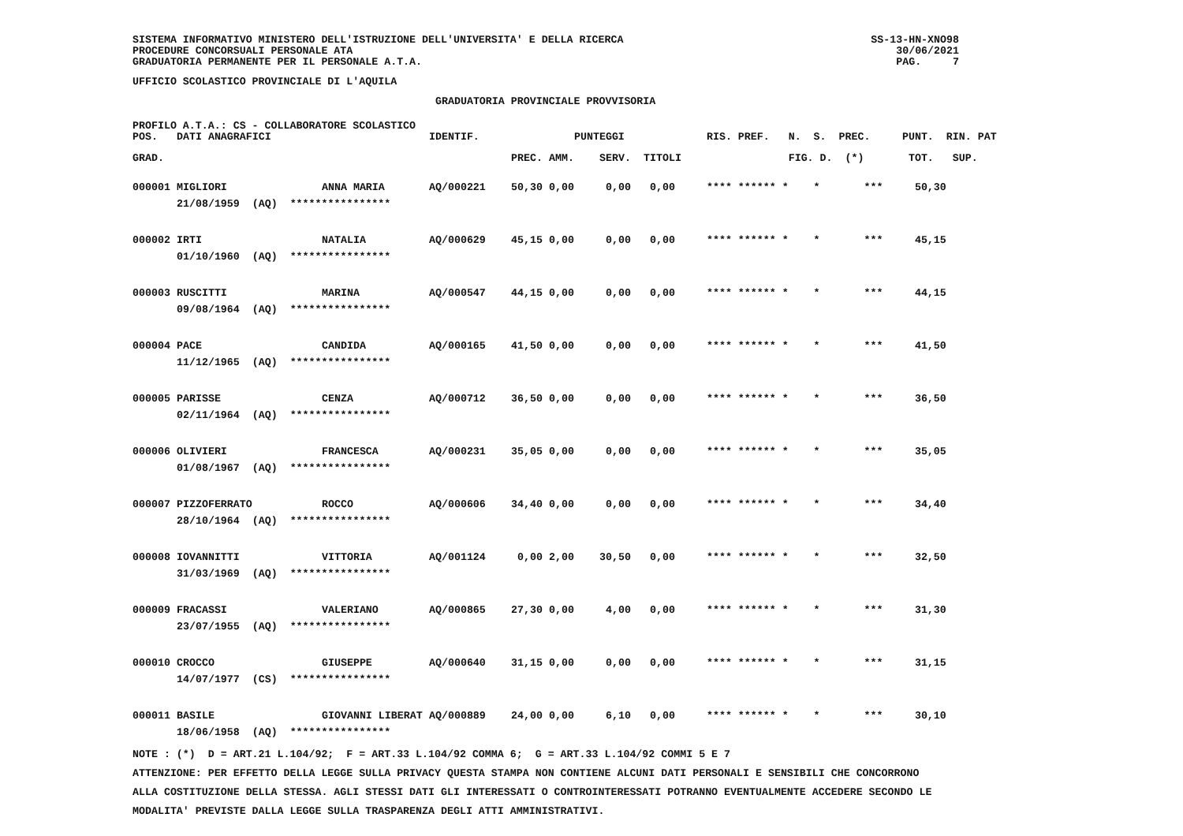SISTEMA INFORMATIVO MINISTERO DELL'ISTRUZIONE DELL'UNIVERSITA' E DELLA RICERCA PROCEDURE CONCORSUALI PERSONALE ATA GRADUATORIA PERMANENTE PER IL PERSONALE A.T.A.
SS-13-HN-XNO98 30/06/2021 PAG. 7
UFFICIO SCOLASTICO PROVINCIALE DI L'AQUILA
GRADUATORIA PROVINCIALE PROVVISORIA
PROFILO A.T.A.: CS - COLLABORATORE SCOLASTICO
| POS. | DATI ANAGRAFICI | | IDENTIF. | PUNTEGGI | | | | RIS. PREF. N. S. PREC. | PUNT. RIN. PAT |
| --- | --- | --- | --- | --- | --- | --- | --- | --- | --- |
| GRAD. | | | | PREC. | AMM. | SERV. | TITOLI | FIG. D. (*) | TOT. SUP. |
| 000001 | MIGLIORI | ANNA MARIA | AQ/000221 | 50,30 | 0,00 | 0,00 | 0,00 | **** ****** * * *** | 50,30 |
| | 21/08/1959 (AQ) **************** | | | | | | | | |
| 000002 | IRTI | NATALIA | AQ/000629 | 45,15 | 0,00 | 0,00 | 0,00 | **** ****** * * *** | 45,15 |
| | 01/10/1960 (AQ) **************** | | | | | | | | |
| 000003 | RUSCITTI | MARINA | AQ/000547 | 44,15 | 0,00 | 0,00 | 0,00 | **** ****** * * *** | 44,15 |
| | 09/08/1964 (AQ) **************** | | | | | | | | |
| 000004 | PACE | CANDIDA | AQ/000165 | 41,50 | 0,00 | 0,00 | 0,00 | **** ****** * * *** | 41,50 |
| | 11/12/1965 (AQ) **************** | | | | | | | | |
| 000005 | PARISSE | CENZA | AQ/000712 | 36,50 | 0,00 | 0,00 | 0,00 | **** ****** * * *** | 36,50 |
| | 02/11/1964 (AQ) **************** | | | | | | | | |
| 000006 | OLIVIERI | FRANCESCA | AQ/000231 | 35,05 | 0,00 | 0,00 | 0,00 | **** ****** * * *** | 35,05 |
| | 01/08/1967 (AQ) **************** | | | | | | | | |
| 000007 | PIZZOFERRATO | ROCCO | AQ/000606 | 34,40 | 0,00 | 0,00 | 0,00 | **** ****** * * *** | 34,40 |
| | 28/10/1964 (AQ) **************** | | | | | | | | |
| 000008 | IOVANNITTI | VITTORIA | AQ/001124 | 0,00 | 2,00 | 30,50 | 0,00 | **** ****** * * *** | 32,50 |
| | 31/03/1969 (AQ) **************** | | | | | | | | |
| 000009 | FRACASSI | VALERIANO | AQ/000865 | 27,30 | 0,00 | 4,00 | 0,00 | **** ****** * * *** | 31,30 |
| | 23/07/1955 (AQ) **************** | | | | | | | | |
| 000010 | CROCCO | GIUSEPPE | AQ/000640 | 31,15 | 0,00 | 0,00 | 0,00 | **** ****** * * *** | 31,15 |
| | 14/07/1977 (CS) **************** | | | | | | | | |
| 000011 | BASILE | GIOVANNI LIBERAT | AQ/000889 | 24,00 | 0,00 | 6,10 | 0,00 | **** ****** * * *** | 30,10 |
| | 18/06/1958 (AQ) **************** | | | | | | | | |
NOTE : (*) D = ART.21 L.104/92; F = ART.33 L.104/92 COMMA 6; G = ART.33 L.104/92 COMMI 5 E 7
ATTENZIONE: PER EFFETTO DELLA LEGGE SULLA PRIVACY QUESTA STAMPA NON CONTIENE ALCUNI DATI PERSONALI E SENSIBILI CHE CONCORRONO
ALLA COSTITUZIONE DELLA STESSA. AGLI STESSI DATI GLI INTERESSATI O CONTROINTERESSATI POTRANNO EVENTUALMENTE ACCEDERE SECONDO LE
MODALITA' PREVISTE DALLA LEGGE SULLA TRASPARENZA DEGLI ATTI AMMINISTRATIVI.